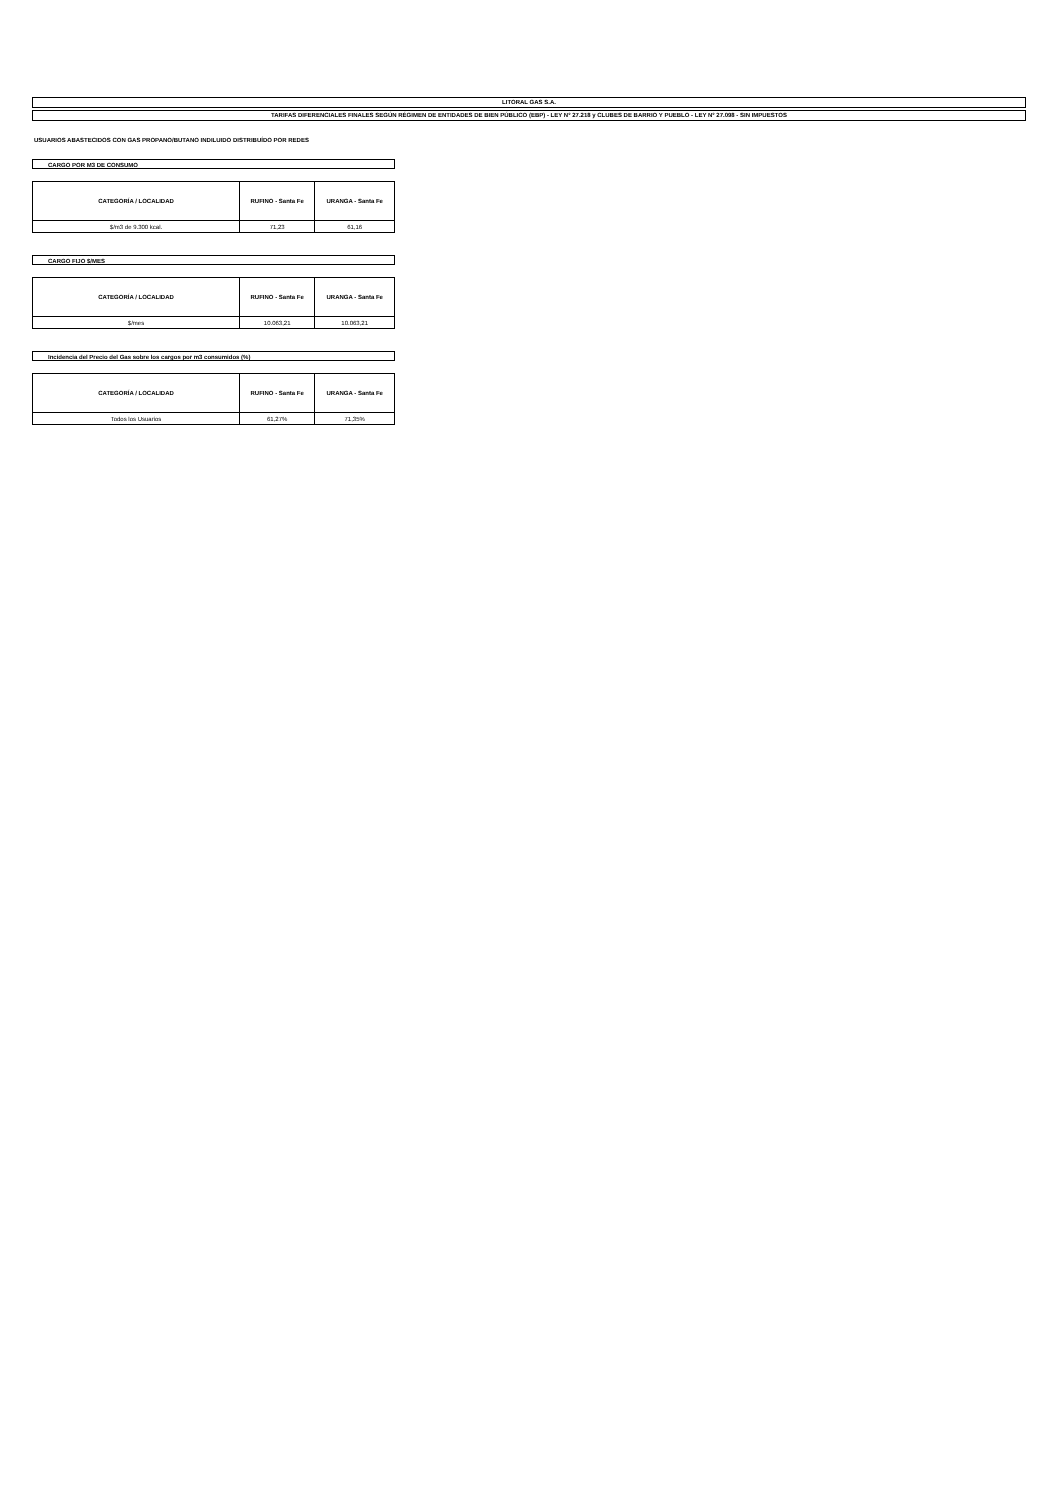LITORAL GAS S.A.
TARIFAS DIFERENCIALES FINALES SEGÚN RÉGIMEN DE ENTIDADES DE BIEN PÚBLICO (EBP) - LEY N° 27.218 y CLUBES DE BARRIO Y PUEBLO - LEY N° 27.098 - SIN IMPUESTOS
USUARIOS ABASTECIDOS CON GAS PROPANO/BUTANO INDILUIDO DISTRIBUÍDO POR REDES
CARGO POR M3 DE CONSUMO
| CATEGORÍA / LOCALIDAD | RUFINO - Santa Fe | URANGA - Santa Fe |
| --- | --- | --- |
| $/m3 de 9.300 kcal. | 71,23 | 61,16 |
CARGO FIJO $/MES
| CATEGORÍA / LOCALIDAD | RUFINO - Santa Fe | URANGA - Santa Fe |
| --- | --- | --- |
| $/mes | 10.063,21 | 10.063,21 |
Incidencia del Precio del Gas sobre los cargos por m3 consumidos (%)
| CATEGORÍA / LOCALIDAD | RUFINO - Santa Fe | URANGA - Santa Fe |
| --- | --- | --- |
| Todos los Usuarios | 61,27% | 71,35% |